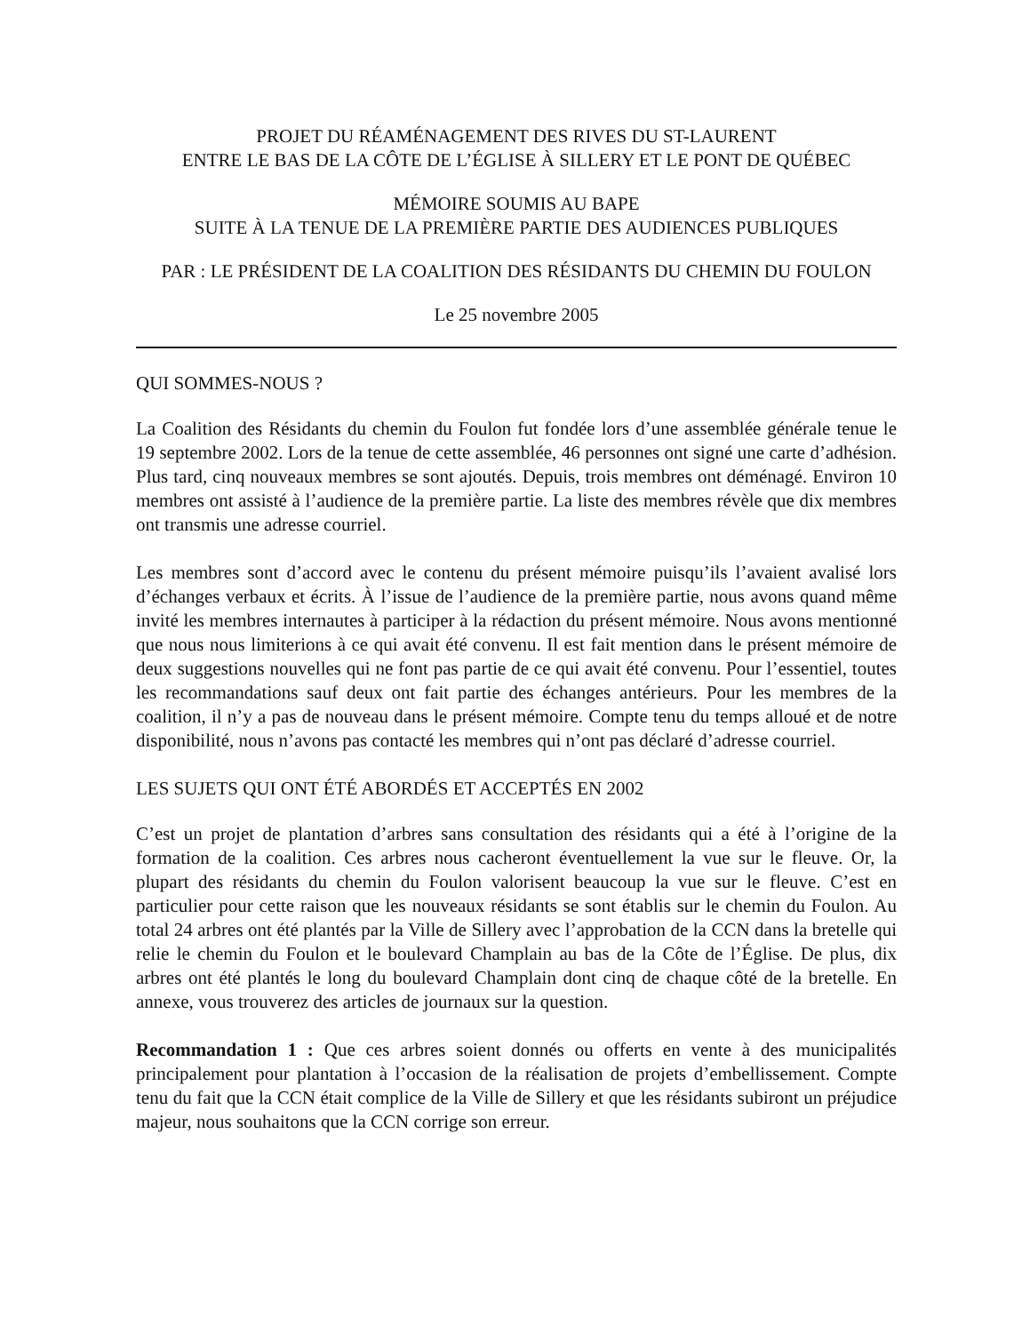PROJET DU RÉAMÉNAGEMENT DES RIVES DU ST-LAURENT
ENTRE LE BAS DE LA CÔTE DE L’ÉGLISE À SILLERY ET LE PONT DE QUÉBEC
MÉMOIRE SOUMIS AU BAPE
SUITE À LA TENUE DE LA PREMIÈRE PARTIE DES AUDIENCES PUBLIQUES
PAR : LE PRÉSIDENT DE LA COALITION DES RÉSIDANTS DU CHEMIN DU FOULON
Le 25 novembre 2005
QUI SOMMES-NOUS ?
La Coalition des Résidants du chemin du Foulon fut fondée lors d’une assemblée générale tenue le 19 septembre 2002. Lors de la tenue de cette assemblée, 46 personnes ont signé une carte d’adhésion. Plus tard, cinq nouveaux membres se sont ajoutés. Depuis, trois membres ont déménagé. Environ 10 membres ont assisté à l’audience de la première partie. La liste des membres révèle que dix membres ont transmis une adresse courriel.
Les membres sont d’accord avec le contenu du présent mémoire puisqu’ils l’avaient avalisé lors d’échanges verbaux et écrits. À l’issue de l’audience de la première partie, nous avons quand même invité les membres internautes à participer à la rédaction du présent mémoire. Nous avons mentionné que nous nous limiterions à ce qui avait été convenu. Il est fait mention dans le présent mémoire de deux suggestions nouvelles qui ne font pas partie de ce qui avait été convenu. Pour l’essentiel, toutes les recommandations sauf deux ont fait partie des échanges antérieurs. Pour les membres de la coalition, il n’y a pas de nouveau dans le présent mémoire. Compte tenu du temps alloué et de notre disponibilité, nous n’avons pas contacté les membres qui n’ont pas déclaré d’adresse courriel.
LES SUJETS QUI ONT ÉTÉ ABORDÉS ET ACCEPTÉS EN 2002
C’est un projet de plantation d’arbres sans consultation des résidants qui a été à l’origine de la formation de la coalition. Ces arbres nous cacheront éventuellement la vue sur le fleuve. Or, la plupart des résidants du chemin du Foulon valorisent beaucoup la vue sur le fleuve. C’est en particulier pour cette raison que les nouveaux résidants se sont établis sur le chemin du Foulon. Au total 24 arbres ont été plantés par la Ville de Sillery avec l’approbation de la CCN dans la bretelle qui relie le chemin du Foulon et le boulevard Champlain au bas de la Côte de l’Église. De plus, dix arbres ont été plantés le long du boulevard Champlain dont cinq de chaque côté de la bretelle. En annexe, vous trouverez des articles de journaux sur la question.
Recommandation 1 : Que ces arbres soient donnés ou offerts en vente à des municipalités principalement pour plantation à l’occasion de la réalisation de projets d’embellissement. Compte tenu du fait que la CCN était complice de la Ville de Sillery et que les résidants subiront un préjudice majeur, nous souhaitons que la CCN corrige son erreur.